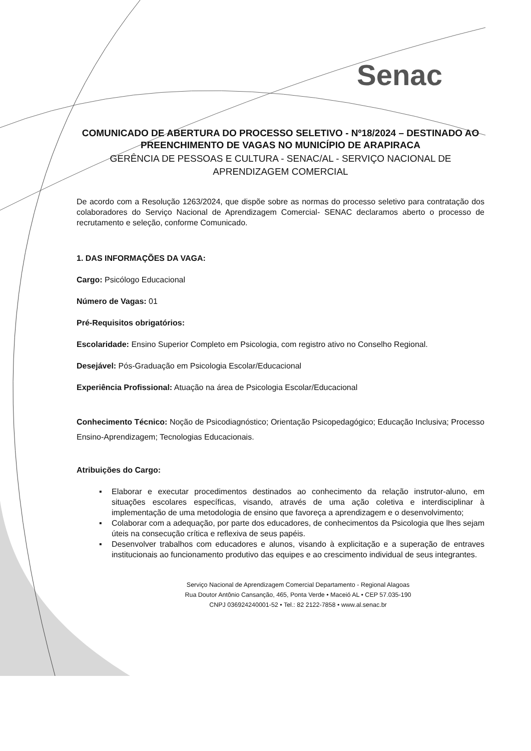Senac
COMUNICADO DE ABERTURA DO PROCESSO SELETIVO - Nº18/2024 – DESTINADO AO PREENCHIMENTO DE VAGAS NO MUNICÍPIO DE ARAPIRACA
GERÊNCIA DE PESSOAS E CULTURA - SENAC/AL - SERVIÇO NACIONAL DE APRENDIZAGEM COMERCIAL
De acordo com a Resolução 1263/2024, que dispõe sobre as normas do processo seletivo para contratação dos colaboradores do Serviço Nacional de Aprendizagem Comercial- SENAC declaramos aberto o processo de recrutamento e seleção, conforme Comunicado.
1. DAS INFORMAÇÕES DA VAGA:
Cargo: Psicólogo Educacional
Número de Vagas: 01
Pré-Requisitos obrigatórios:
Escolaridade: Ensino Superior Completo em Psicologia, com registro ativo no Conselho Regional.
Desejável: Pós-Graduação em Psicologia Escolar/Educacional
Experiência Profissional: Atuação na área de Psicologia Escolar/Educacional
Conhecimento Técnico: Noção de Psicodiagnóstico; Orientação Psicopedagógico; Educação Inclusiva; Processo Ensino-Aprendizagem; Tecnologias Educacionais.
Atribuições do Cargo:
▪ Elaborar e executar procedimentos destinados ao conhecimento da relação instrutor-aluno, em situações escolares específicas, visando, através de uma ação coletiva e interdisciplinar à implementação de uma metodologia de ensino que favoreça a aprendizagem e o desenvolvimento;
▪ Colaborar com a adequação, por parte dos educadores, de conhecimentos da Psicologia que lhes sejam úteis na consecução crítica e reflexiva de seus papéis.
▪ Desenvolver trabalhos com educadores e alunos, visando à explicitação e a superação de entraves institucionais ao funcionamento produtivo das equipes e ao crescimento individual de seus integrantes.
Serviço Nacional de Aprendizagem Comercial Departamento - Regional Alagoas
Rua Doutor Antônio Cansanção, 465, Ponta Verde • Maceió AL • CEP 57.035-190
CNPJ 036924240001-52 • Tel.: 82 2122-7858 • www.al.senac.br